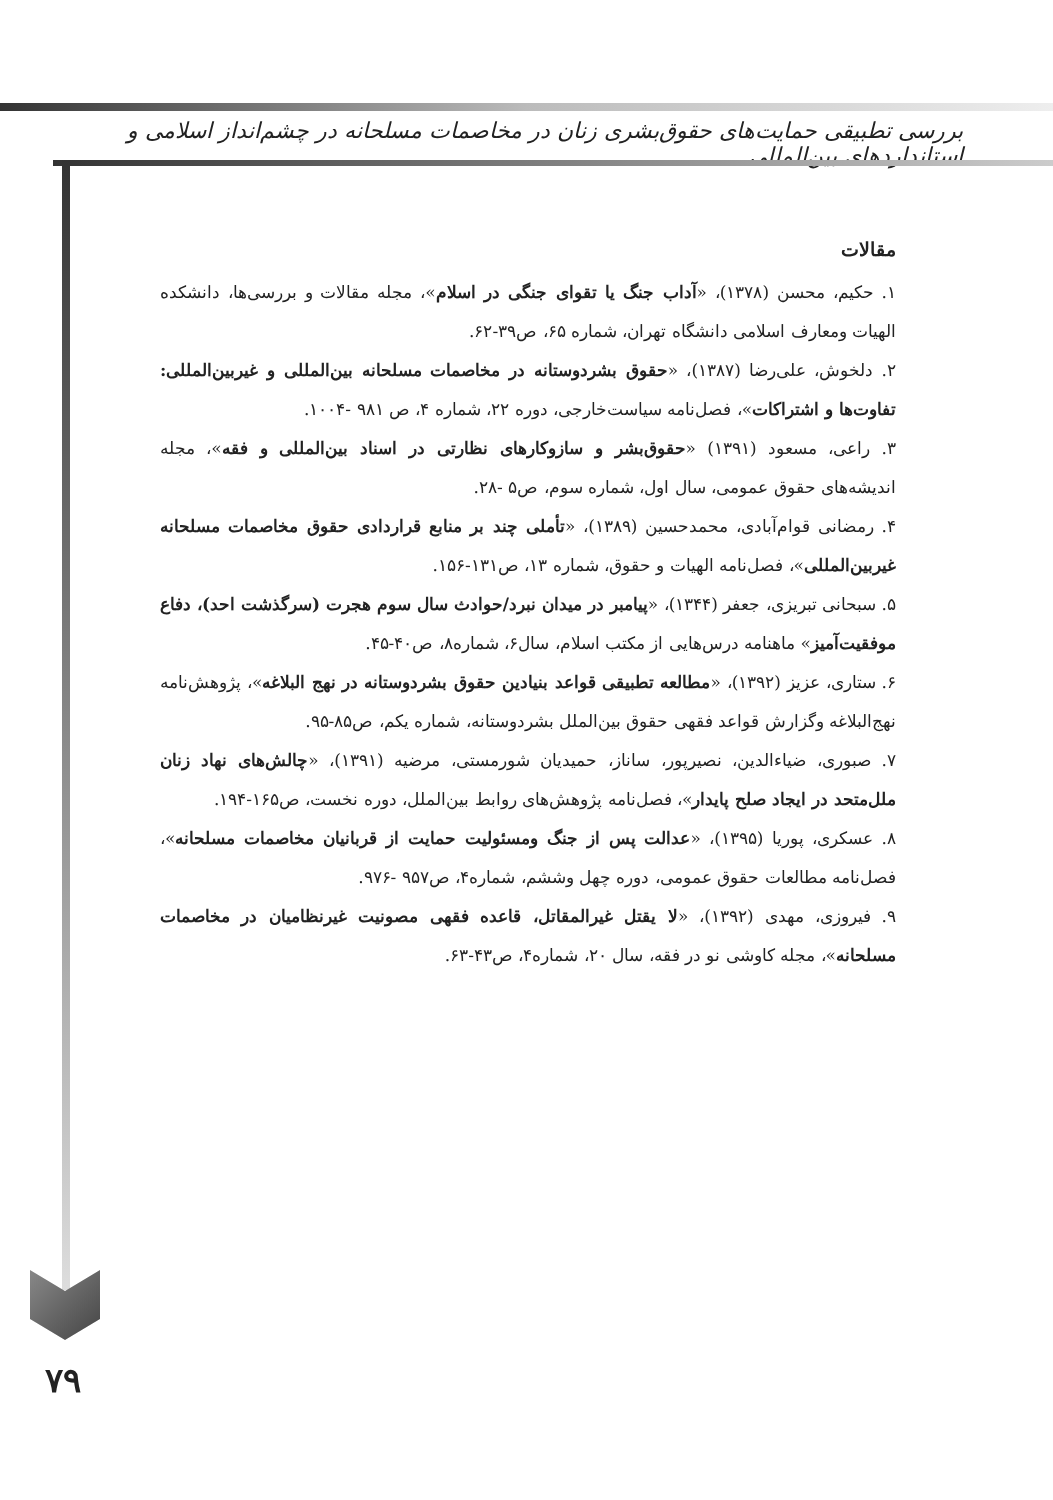بررسی تطبیقی حمایت‌های حقوق‌بشری زنان در مخاصمات مسلحانه در چشم‌انداز اسلامی و استانداردهای بین‌المللی
مقالات
۱. حکیم، محسن (۱۳۷۸)، «آداب جنگ یا تقوای جنگی در اسلام»، مجله مقالات و بررسی‌ها، دانشکده الهیات ومعارف اسلامی دانشگاه تهران، شماره ۶۵، ص۳۹-۶۲.
۲. دلخوش، علی‌رضا (۱۳۸۷)، «حقوق بشردوستانه در مخاصمات مسلحانه بین‌المللی و غیربین‌المللی: تفاوت‌ها و اشتراکات»، فصل‌نامه سیاست‌خارجی، دوره ۲۲، شماره ۴، ص ۹۸۱ -۱۰۰۴.
۳. راعی، مسعود (۱۳۹۱) «حقوق‌بشر و سازوکارهای نظارتی در اسناد بین‌المللی و فقه»، مجله اندیشه‌های حقوق عمومی، سال اول، شماره سوم، ص۵ -۲۸.
۴. رمضانی قوام‌آبادی، محمدحسین (۱۳۸۹)، «تأملی چند بر منابع قراردادی حقوق مخاصمات مسلحانه غیربین‌المللی»، فصل‌نامه الهیات و حقوق، شماره ۱۳، ص۱۳۱-۱۵۶.
۵. سبحانی تبریزی، جعفر (۱۳۴۴)، «پیامبر در میدان نبرد/حوادث سال سوم هجرت (سرگذشت احد)، دفاع موفقیت‌آمیز» ماهنامه درس‌هایی از مکتب اسلام، سال۶، شماره۸، ص۴۰-۴۵.
۶. ستاری، عزیز (۱۳۹۲)، «مطالعه تطبیقی قواعد بنیادین حقوق بشردوستانه در نهج البلاغه»، پژوهش‌نامه نهج‌البلاغه وگزارش قواعد فقهی حقوق بین‌الملل بشردوستانه، شماره یکم، ص۸۵-۹۵.
۷. صبوری، ضیاءالدین، نصیرپور، ساناز، حمیدیان شورمستی، مرضیه (۱۳۹۱)، «چالش‌های نهاد زنان ملل‌متحد در ایجاد صلح پایدار»، فصل‌نامه پژوهش‌های روابط بین‌الملل، دوره نخست، ص۱۶۵-۱۹۴.
۸. عسکری، پوریا (۱۳۹۵)، «عدالت پس از جنگ ومسئولیت حمایت از قربانیان مخاصمات مسلحانه»، فصل‌نامه مطالعات حقوق عمومی، دوره چهل وششم، شماره۴، ص۹۵۷ -۹۷۶.
۹. فیروزی، مهدی (۱۳۹۲)، «لا یقتل غیرالمقاتل، قاعده فقهی مصونیت غیرنظامیان در مخاصمات مسلحانه»، مجله کاوشی نو در فقه، سال ۲۰، شماره۴، ص۴۳-۶۳.
۷۹